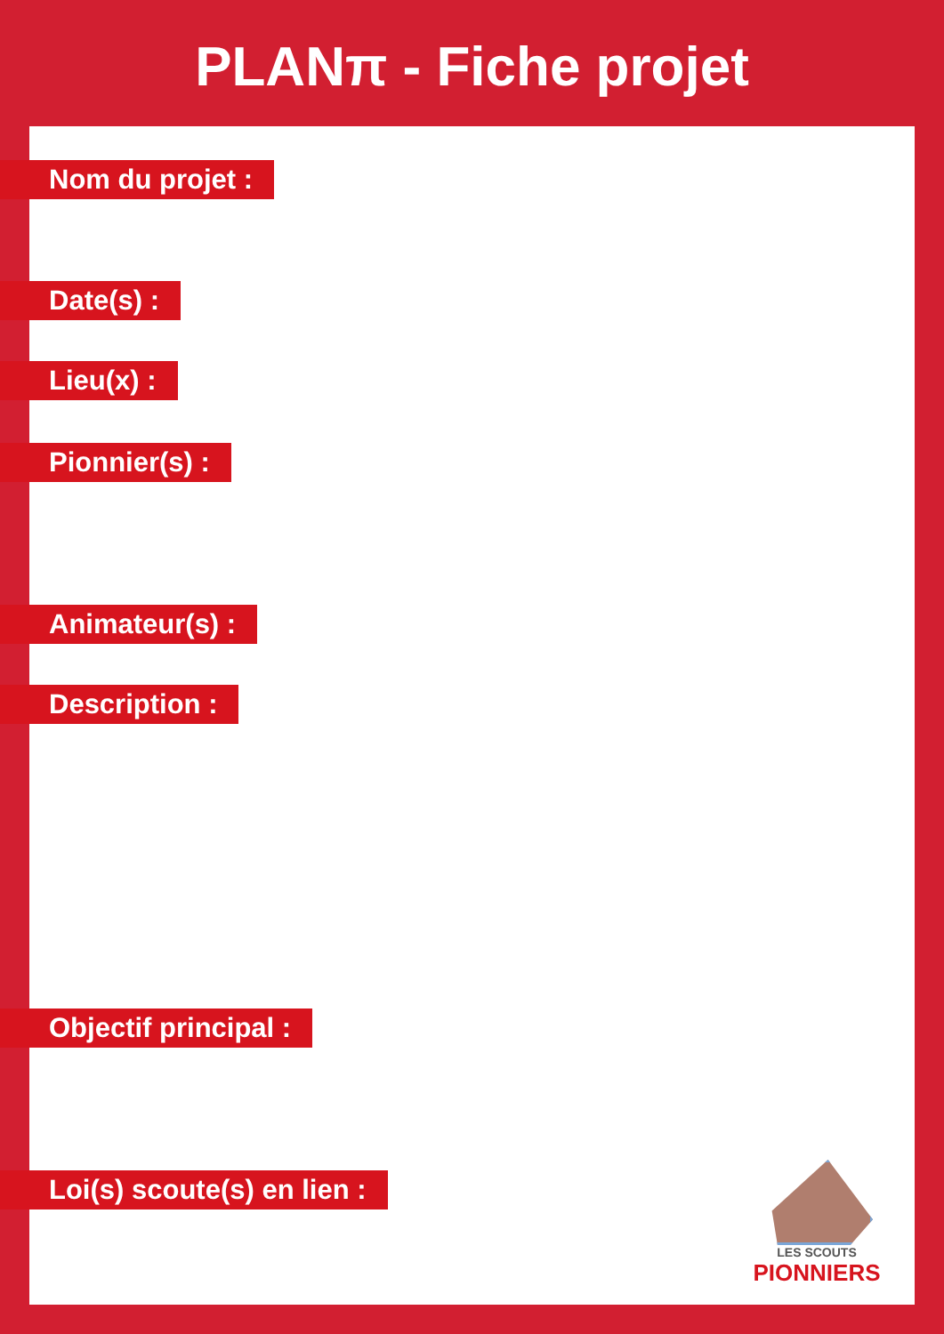PLANπ - Fiche projet
Nom du projet :
Date(s) :
Lieu(x) :
Pionnier(s) :
Animateur(s) :
Description :
Objectif principal :
Loi(s) scoute(s) en lien :
LES SCOUTS
PIONNIERS